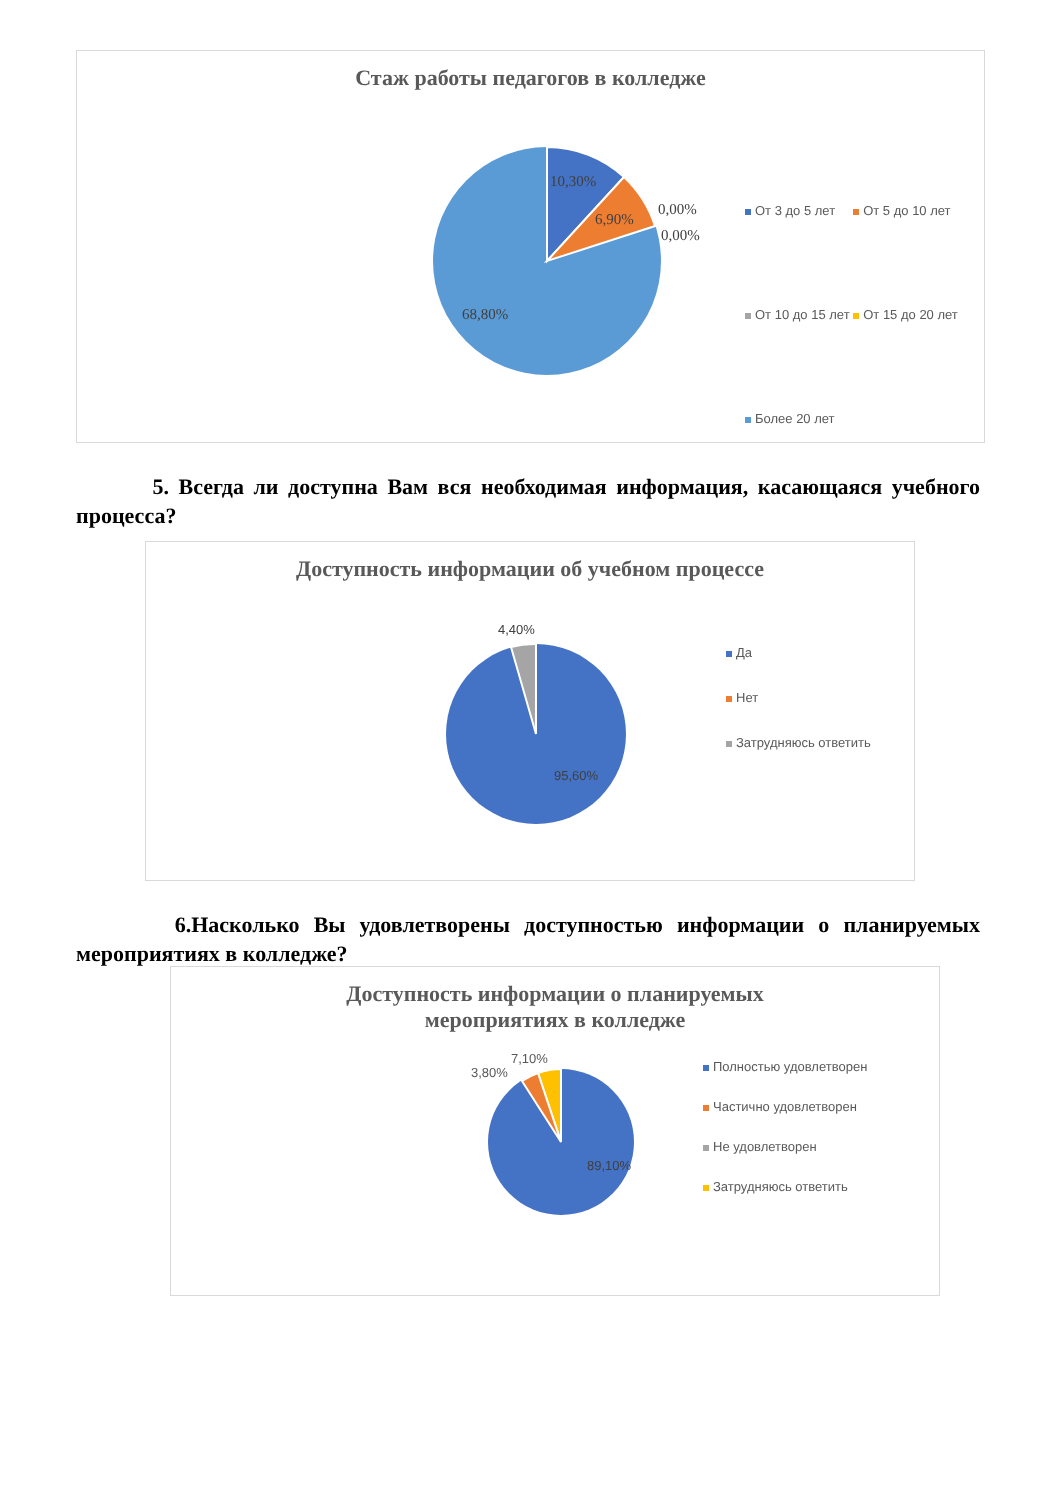Стаж работы педагогов в колледже
10,30%
6,90%
0,00%
0,00%
68,80%
От 3 до 5 лет От 5 до 10 лет
От 10 до 15 лет От 15 до 20 лет
Более 20 лет
5. Всегда ли доступна Вам вся необходимая информация, касающаяся учебного процесса?
Доступность информации об учебном процессе
4,40%
95,60%
Да
Нет
Затрудняюсь ответить
6.Насколько Вы удовлетворены доступностью информации о планируемых мероприятиях в колледже?
Доступность информации о планируемых
мероприятиях в колледже
89,10%
7,10%
3,80% Полностью удовлетворен
Частично удовлетворен
Не удовлетворен
Затрудняюсь ответить